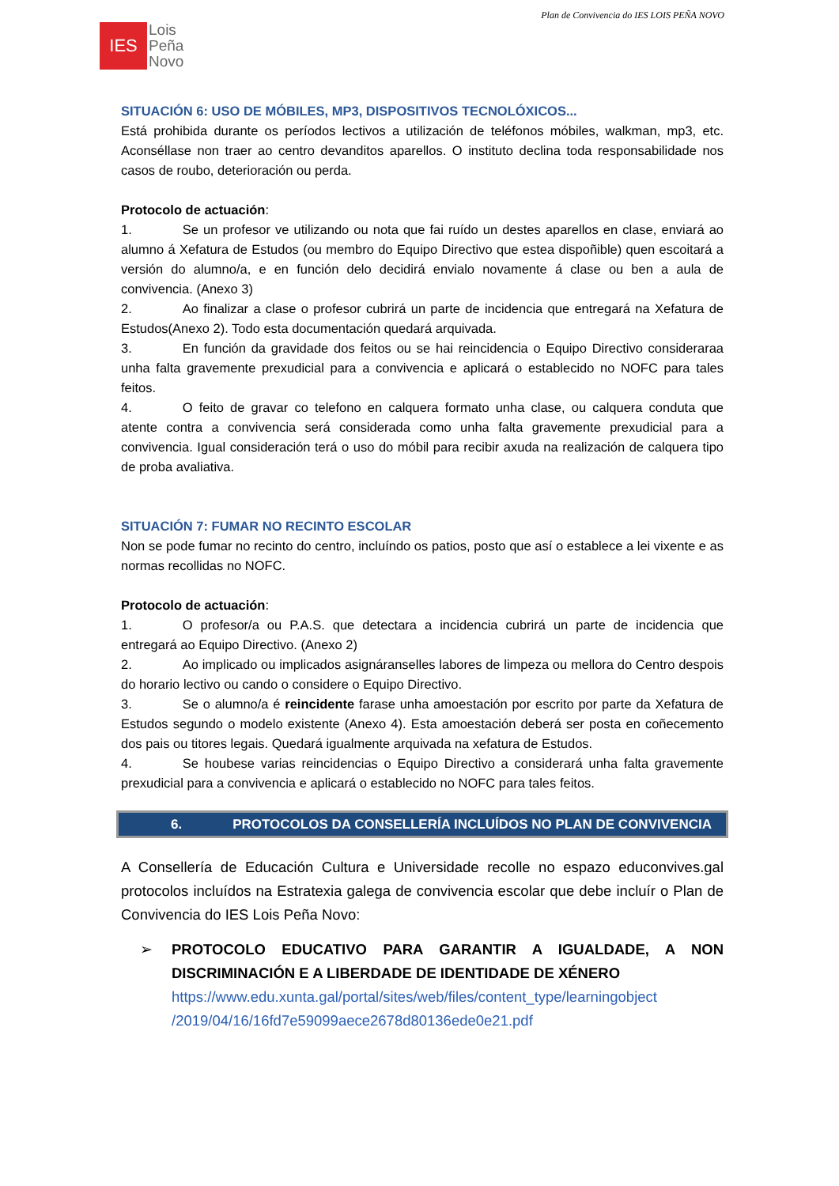Plan de Convivencia do IES LOIS PEÑA NOVO
IES
Lois
Peña
Novo
SITUACIÓN 6: USO DE MÓBILES, MP3, DISPOSITIVOS TECNOLÓXICOS...
Está prohibida durante os períodos lectivos a utilización de teléfonos móbiles, walkman, mp3, etc. Aconséllase non traer ao centro devanditos aparellos. O instituto declina toda responsabilidade nos casos de roubo, deterioración ou perda.
Protocolo de actuación:
1. Se un profesor ve utilizando ou nota que fai ruído un destes aparellos en clase, enviará ao alumno á Xefatura de Estudos (ou membro do Equipo Directivo que estea dispoñible) quen escoitará a versión do alumno/a, e en función delo decidirá envialo novamente á clase ou ben a aula de convivencia. (Anexo 3)
2. Ao finalizar a clase o profesor cubrirá un parte de incidencia que entregará na Xefatura de Estudos(Anexo 2). Todo esta documentación quedará arquivada.
3. En función da gravidade dos feitos ou se hai reincidencia o Equipo Directivo consideraraa unha falta gravemente prexudicial para a convivencia e aplicará o establecido no NOFC para tales feitos.
4. O feito de gravar co telefono en calquera formato unha clase, ou calquera conduta que atente contra a convivencia será considerada como unha falta gravemente prexudicial para a convivencia. Igual consideración terá o uso do móbil para recibir axuda na realización de calquera tipo de proba avaliativa.
SITUACIÓN 7: FUMAR NO RECINTO ESCOLAR
Non se pode fumar no recinto do centro, incluíndo os patios, posto que así o establece a lei vixente e as normas recollidas no NOFC.
Protocolo de actuación:
1. O profesor/a ou P.A.S. que detectara a incidencia cubrirá un parte de incidencia que entregará ao Equipo Directivo. (Anexo 2)
2. Ao implicado ou implicados asignáranselles labores de limpeza ou mellora do Centro despois do horario lectivo ou cando o considere o Equipo Directivo.
3. Se o alumno/a é reincidente farase unha amoestación por escrito por parte da Xefatura de Estudos segundo o modelo existente (Anexo 4). Esta amoestación deberá ser posta en coñecemento dos pais ou titores legais. Quedará igualmente arquivada na xefatura de Estudos.
4. Se houbese varias reincidencias o Equipo Directivo a considerará unha falta gravemente prexudicial para a convivencia e aplicará o establecido no NOFC para tales feitos.
6. PROTOCOLOS DA CONSELLERÍA INCLUÍDOS NO PLAN DE CONVIVENCIA
A Consellería de Educación Cultura e Universidade recolle no espazo educonvives.gal protocolos incluídos na Estratexia galega de convivencia escolar que debe incluír o Plan de Convivencia do IES Lois Peña Novo:
➢ PROTOCOLO EDUCATIVO PARA GARANTIR A IGUALDADE, A NON DISCRIMINACIÓN E A LIBERDADE DE IDENTIDADE DE XÉNERO
https://www.edu.xunta.gal/portal/sites/web/files/content_type/learningobject /2019/04/16/16fd7e59099aece2678d80136ede0e21.pdf